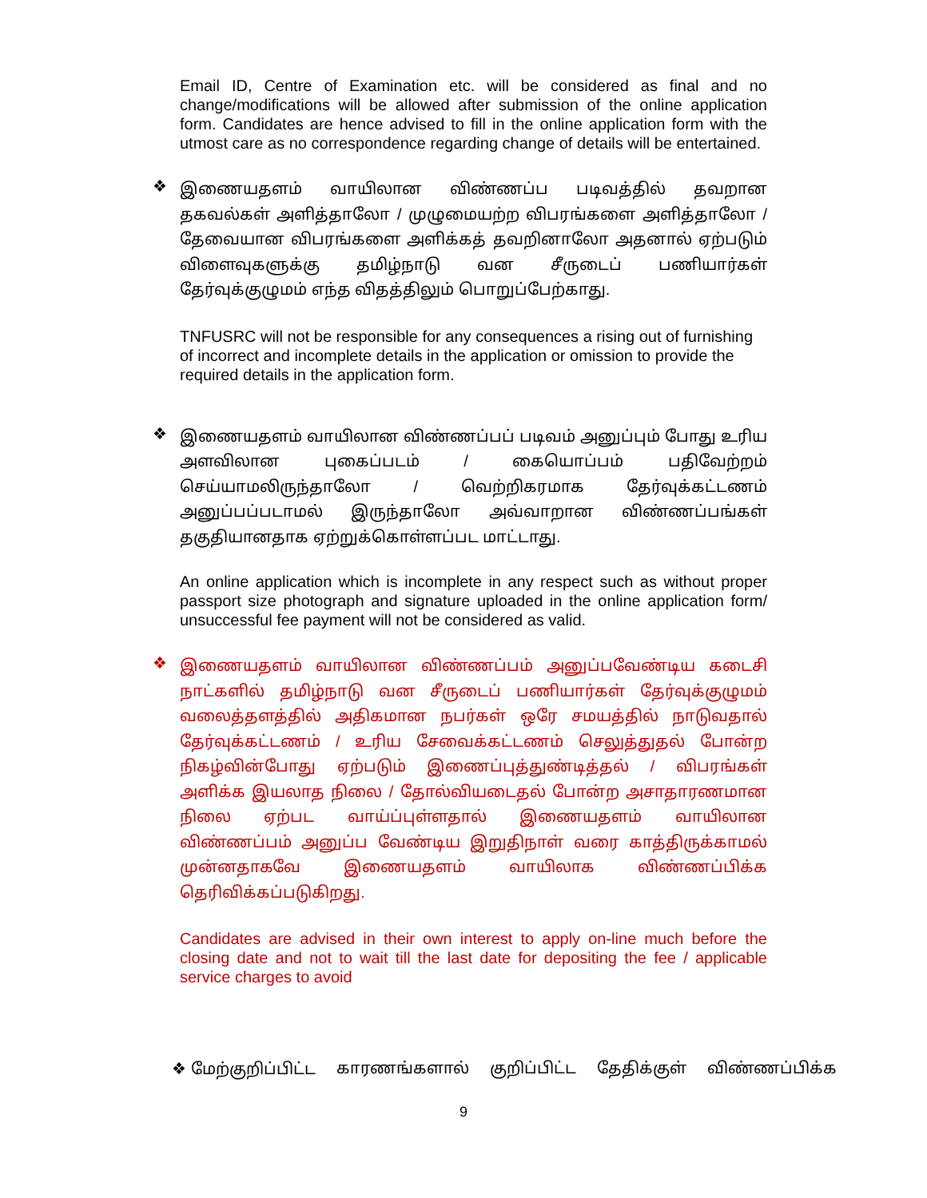Email ID, Centre of Examination etc. will be considered as final and no change/modifications will be allowed after submission of the online application form. Candidates are hence advised to fill in the online application form with the utmost care as no correspondence regarding change of details will be entertained.
❖
இணையதளம் வாயிலான விண்ணப்ப படிவத்தில் தவறான தகவல்கள் அளித்தாலோ / முழுமையற்ற விபரங்களை அளித்தாலோ / தேவையான விபரங்களை அளிக்கத் தவறினாலோ அதனால் ஏற்படும் விளைவுகளுக்கு தமிழ்நாடு வன சீருடைப் பணியார்கள் தேர்வுக்குழுமம் எந்த விதத்திலும் பொறுப்பேற்காது.
TNFUSRC will not be responsible for any consequences a rising out of furnishing of incorrect and incomplete details in the application or omission to provide the required details in the application form.
❖
இணையதளம் வாயிலான விண்ணப்பப் படிவம் அனுப்பும் போது உரிய அளவிலான புகைப்படம் / கையொப்பம் பதிவேற்றம் செய்யாமலிருந்தாலோ / வெற்றிகரமாக தேர்வுக்கட்டணம் அனுப்பப்படாமல் இருந்தாலோ அவ்வாறான விண்ணப்பங்கள் தகுதியானதாக ஏற்றுக்கொள்ளப்பட மாட்டாது.
An online application which is incomplete in any respect such as without proper passport size photograph and signature uploaded in the online application form/ unsuccessful fee payment will not be considered as valid.
❖
இணையதளம் வாயிலான விண்ணப்பம் அனுப்பவேண்டிய கடைசி நாட்களில் தமிழ்நாடு வன சீருடைப் பணியார்கள் தேர்வுக்குழுமம் வலைத்தளத்தில் அதிகமான நபர்கள் ஒரே சமயத்தில் நாடுவதால் தேர்வுக்கட்டணம் / உரிய சேவைக்கட்டணம் செலுத்துதல் போன்ற நிகழ்வின்போது ஏற்படும் இணைப்புத்துண்டித்தல் / விபரங்கள் அளிக்க இயலாத நிலை / தோல்வியடைதல் போன்ற அசாதாரணமான நிலை ஏற்பட வாய்ப்புள்ளதால் இணையதளம் வாயிலான விண்ணப்பம் அனுப்ப வேண்டிய இறுதிநாள் வரை காத்திருக்காமல் முன்னதாகவே இணையதளம் வாயிலாக விண்ணப்பிக்க தெரிவிக்கப்படுகிறது.
Candidates are advised in their own interest to apply on-line much before the closing date and not to wait till the last date for depositing the fee / applicable service charges to avoid
❖ மேற்குறிப்பிட்ட காரணங்களால் குறிப்பிட்ட தேதிக்குள் விண்ணப்பிக்க
9